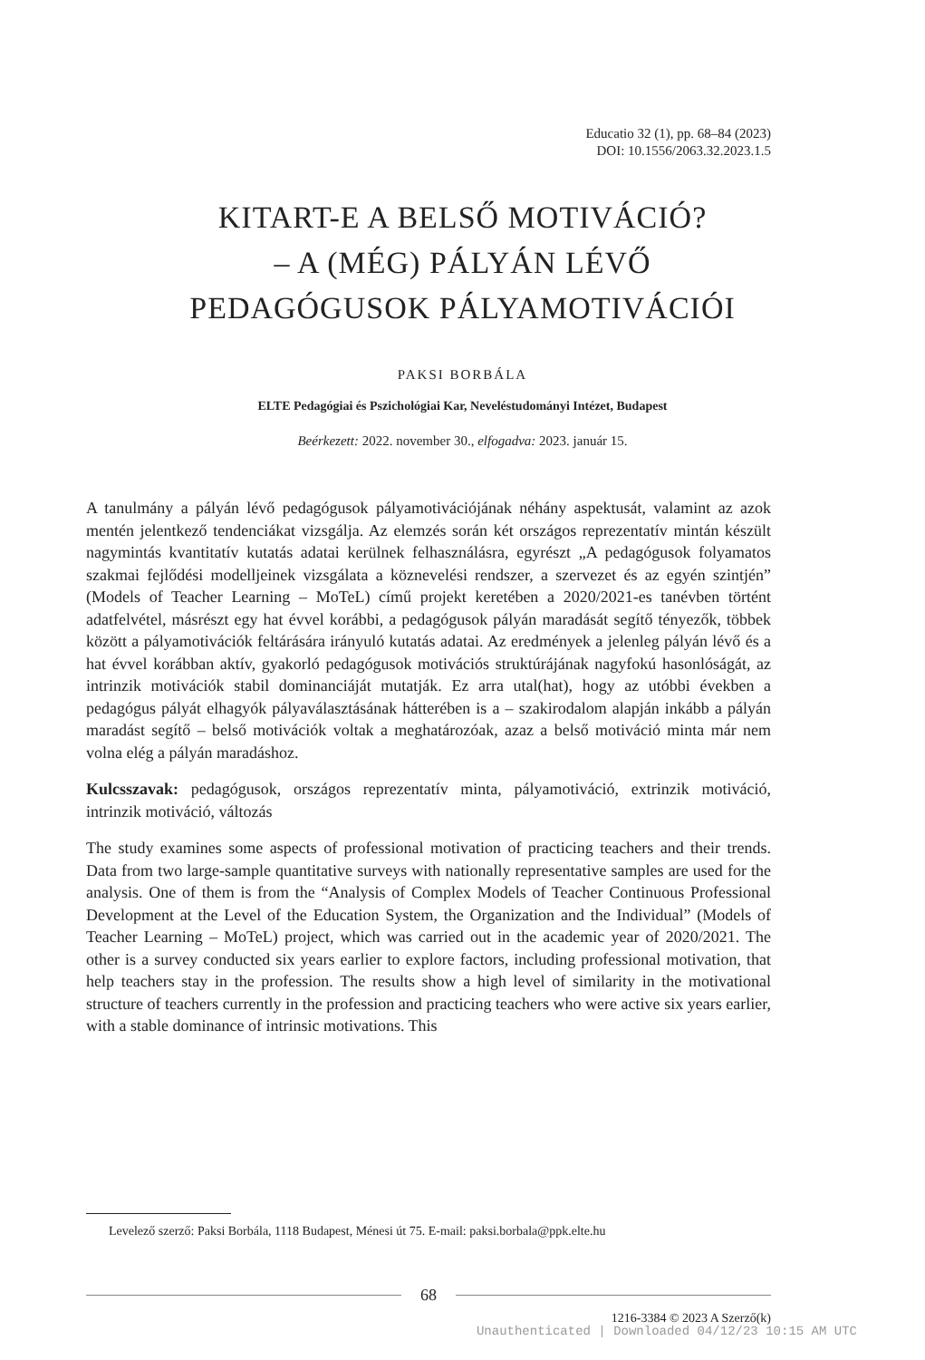Educatio 32 (1), pp. 68–84 (2023)
DOI: 10.1556/2063.32.2023.1.5
KITART-E A BELSŐ MOTIVÁCIÓ?
– A (MÉG) PÁLYÁN LÉVŐ
PEDAGÓGUSOK PÁLYAMOTIVÁCIÓI
PAKSI BORBÁLA
ELTE Pedagógiai és Pszichológiai Kar, Neveléstudományi Intézet, Budapest
Beérkezett: 2022. november 30., elfogadva: 2023. január 15.
A tanulmány a pályán lévő pedagógusok pályamotivációjának néhány aspektusát, valamint az azok mentén jelentkező tendenciákat vizsgálja. Az elemzés során két országos reprezentatív mintán készült nagymintás kvantitatív kutatás adatai kerülnek felhasználásra, egyrészt „A pedagógusok folyamatos szakmai fejlődési modelljeinek vizsgálata a köznevelési rendszer, a szervezet és az egyén szintjén” (Models of Teacher Learning – MoTeL) című projekt keretében a 2020/2021-es tanévben történt adatfelvétel, másrészt egy hat évvel korábbi, a pedagógusok pályán maradását segítő tényezők, többek között a pályamotivációk feltárására irányuló kutatás adatai. Az eredmények a jelenleg pályán lévő és a hat évvel korábban aktív, gyakorló pedagógusok motivációs struktúrájának nagyfokú hasonlóságát, az intrinzik motivációk stabil dominanciáját mutatják. Ez arra utal(hat), hogy az utóbbi években a pedagógus pályát elhagyók pályaválasztásának hátterében is a – szakirodalom alapján inkább a pályán maradást segítő – belső motivációk voltak a meghatározóak, azaz a belső motiváció minta már nem volna elég a pályán maradáshoz.
Kulcsszavak: pedagógusok, országos reprezentatív minta, pályamotiváció, extrinzik motiváció, intrinzik motiváció, változás
The study examines some aspects of professional motivation of practicing teachers and their trends. Data from two large-sample quantitative surveys with nationally representative samples are used for the analysis. One of them is from the “Analysis of Complex Models of Teacher Continuous Professional Development at the Level of the Education System, the Organization and the Individual” (Models of Teacher Learning – MoTeL) project, which was carried out in the academic year of 2020/2021. The other is a survey conducted six years earlier to explore factors, including professional motivation, that help teachers stay in the profession. The results show a high level of similarity in the motivational structure of teachers currently in the profession and practicing teachers who were active six years earlier, with a stable dominance of intrinsic motivations. This
Levelező szerző: Paksi Borbála, 1118 Budapest, Ménesi út 75. E-mail: paksi.borbala@ppk.elte.hu
68
1216-3384 © 2023 A Szerző(k)
Unauthenticated | Downloaded 04/12/23 10:15 AM UTC